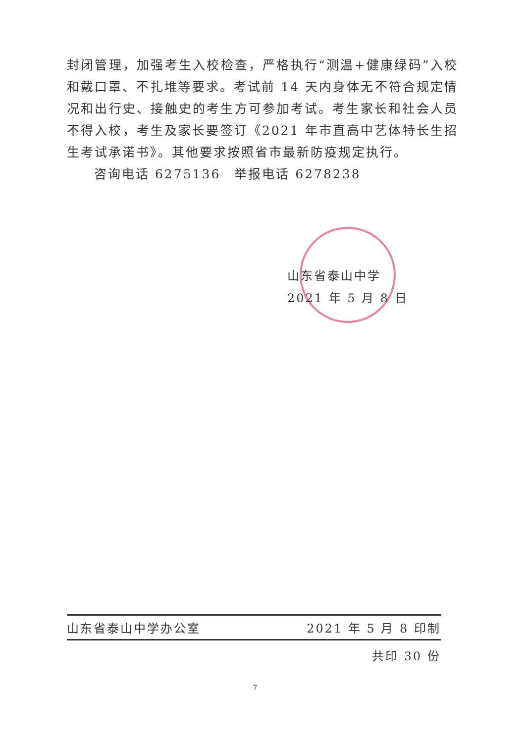封闭管理，加强考生入校检查，严格执行“测温+健康绿码”入校和戴口罩、不扎堆等要求。考试前 14 天内身体无不符合规定情况和出行史、接触史的考生方可参加考试。考生家长和社会人员不得入校，考生及家长要签订《2021 年市直高中艺体特长生招生考试承诺书》。其他要求按照省市最新防疫规定执行。
咨询电话 6275136　举报电话 6278238
山东省泰山中学
2021 年 5 月 8 日
山东省泰山中学办公室 2021 年 5 月 8 印制
共印 30 份
7